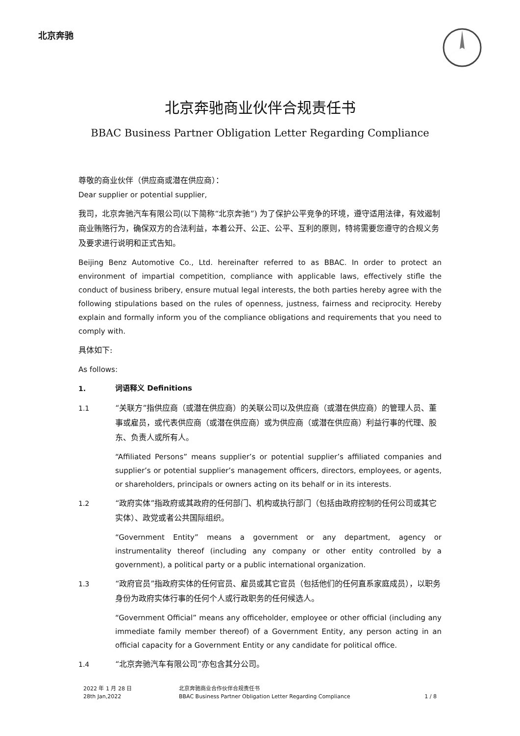北京奔驰
北京奔驰商业伙伴合规责任书
BBAC Business Partner Obligation Letter Regarding Compliance
尊敬的商业伙伴（供应商或潜在供应商）：
Dear supplier or potential supplier,
我司，北京奔驰汽车有限公司(以下简称“北京奔驰”) 为了保护公平竞争的环境，遵守适用法律，有效遏制商业贿赂行为，确保双方的合法利益，本着公开、公正、公平、互利的原则，特将需要您遵守的合规义务及要求进行说明和正式告知。
Beijing Benz Automotive Co., Ltd. hereinafter referred to as BBAC. In order to protect an environment of impartial competition, compliance with applicable laws, effectively stifle the conduct of business bribery, ensure mutual legal interests, the both parties hereby agree with the following stipulations based on the rules of openness, justness, fairness and reciprocity. Hereby explain and formally inform you of the compliance obligations and requirements that you need to comply with.
具体如下:
As follows:
1.
词语释义 Definitions
1.1 “关联方”指供应商（或潜在供应商）的关联公司以及供应商（或潜在供应商）的管理人员、董事或雇员，或代表供应商（或潜在供应商）或为供应商（或潜在供应商）利益行事的代理、股东、负责人或所有人。
“Affiliated Persons” means supplier’s or potential supplier’s affiliated companies and supplier’s or potential supplier’s management officers, directors, employees, or agents, or shareholders, principals or owners acting on its behalf or in its interests.
1.2 “政府实体”指政府或其政府的任何部门、机构或执行部门（包括由政府控制的任何公司或其它实体）、政党或者公共国际组织。
“Government Entity” means a government or any department, agency or instrumentality thereof (including any company or other entity controlled by a government), a political party or a public international organization.
1.3 “政府官员”指政府实体的任何官员、雇员或其它官员（包括他们的任何直系家庭成员），以职务身份为政府实体行事的任何个人或行政职务的任何候选人。
“Government Official” means any officeholder, employee or other official (including any immediate family member thereof) of a Government Entity, any person acting in an official capacity for a Government Entity or any candidate for political office.
1.4 “北京奔驰汽车有限公司”亦包含其分公司。
2022 年 1 月 28 日
28th Jan,2022
北京奔驰商业合作伙伴合规责任书
BBAC Business Partner Obligation Letter Regarding Compliance
1 / 8